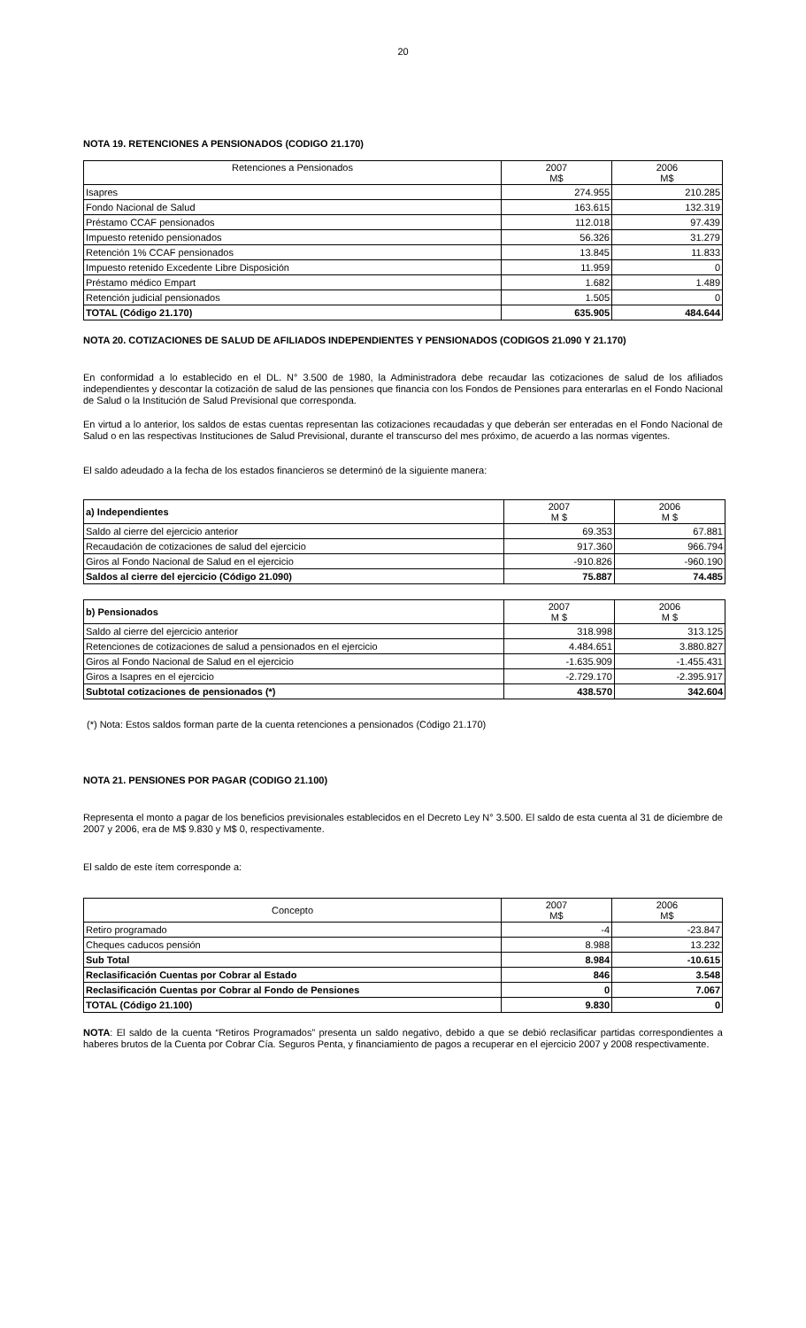20
NOTA 19. RETENCIONES A PENSIONADOS (CODIGO 21.170)
| Retenciones a Pensionados | 2007 M$ | 2006 M$ |
| --- | --- | --- |
| Isapres | 274.955 | 210.285 |
| Fondo Nacional de Salud | 163.615 | 132.319 |
| Préstamo CCAF pensionados | 112.018 | 97.439 |
| Impuesto retenido pensionados | 56.326 | 31.279 |
| Retención 1% CCAF pensionados | 13.845 | 11.833 |
| Impuesto retenido Excedente Libre Disposición | 11.959 | 0 |
| Préstamo médico Empart | 1.682 | 1.489 |
| Retención judicial pensionados | 1.505 | 0 |
| TOTAL (Código 21.170) | 635.905 | 484.644 |
NOTA 20. COTIZACIONES DE SALUD DE AFILIADOS INDEPENDIENTES Y PENSIONADOS (CODIGOS 21.090 Y 21.170)
En conformidad a lo establecido en el DL. N° 3.500 de 1980, la Administradora debe recaudar las cotizaciones de salud de los afiliados independientes y descontar la cotización de salud de las pensiones que financia con los Fondos de Pensiones para enterarlas en el Fondo Nacional de Salud o la Institución de Salud Previsional que corresponda.
En virtud a lo anterior, los saldos de estas cuentas representan las cotizaciones recaudadas y que deberán ser enteradas en el Fondo Nacional de Salud o en las respectivas Instituciones de Salud Previsional, durante el transcurso del mes próximo, de acuerdo a las normas vigentes.
El saldo adeudado a la fecha de los estados financieros se determinó de la siguiente manera:
| a) Independientes | 2007 M $ | 2006 M $ |
| Saldo al cierre del ejercicio anterior | 69.353 | 67.881 |
| Recaudación de cotizaciones de salud del ejercicio | 917.360 | 966.794 |
| Giros al Fondo Nacional de Salud en el ejercicio | -910.826 | -960.190 |
| Saldos al cierre del ejercicio (Código 21.090) | 75.887 | 74.485 |
| b) Pensionados | 2007 M $ | 2006 M $ |
| Saldo al cierre del ejercicio anterior | 318.998 | 313.125 |
| Retenciones de cotizaciones de salud a pensionados en el ejercicio | 4.484.651 | 3.880.827 |
| Giros al Fondo Nacional de Salud en el ejercicio | -1.635.909 | -1.455.431 |
| Giros a Isapres en el ejercicio | -2.729.170 | -2.395.917 |
| Subtotal cotizaciones de pensionados (*) | 438.570 | 342.604 |
(*) Nota: Estos saldos forman parte de la cuenta retenciones a pensionados (Código 21.170)
NOTA 21. PENSIONES POR PAGAR (CODIGO 21.100)
Representa el monto a pagar de los beneficios previsionales establecidos en el Decreto Ley N° 3.500. El saldo de esta cuenta al 31 de diciembre de 2007 y 2006, era de M$ 9.830 y M$ 0, respectivamente.
El saldo de este ítem corresponde a:
| Concepto | 2007 M$ | 2006 M$ |
| --- | --- | --- |
| Retiro programado | -4 | -23.847 |
| Cheques caducos pensión | 8.988 | 13.232 |
| Sub Total | 8.984 | -10.615 |
| Reclasificación Cuentas por Cobrar al Estado | 846 | 3.548 |
| Reclasificación Cuentas por Cobrar al Fondo de Pensiones | 0 | 7.067 |
| TOTAL (Código 21.100) | 9.830 | 0 |
NOTA: El saldo de la cuenta “Retiros Programados” presenta un saldo negativo, debido a que se debió reclasificar partidas correspondientes a haberes brutos de la Cuenta por Cobrar Cía. Seguros Penta, y financiamiento de pagos a recuperar en el ejercicio 2007 y 2008 respectivamente.